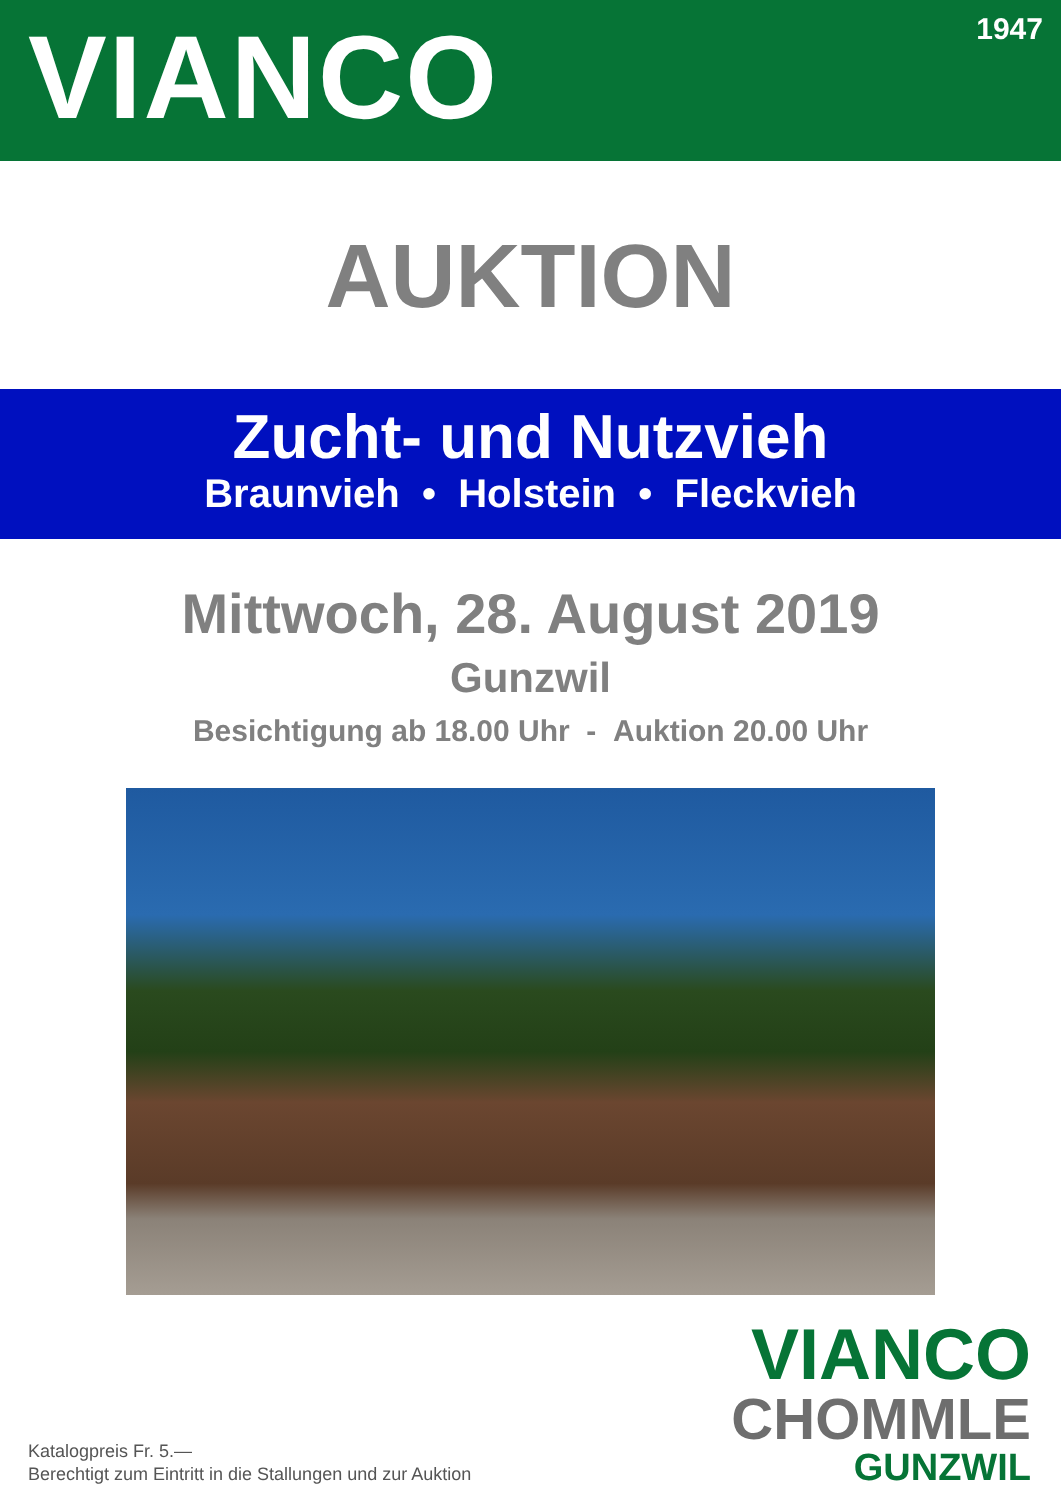VIANCO
1947
AUKTION
Zucht- und Nutzvieh
Braunvieh • Holstein • Fleckvieh
Mittwoch, 28. August 2019
Gunzwil
Besichtigung ab 18.00 Uhr - Auktion 20.00 Uhr
VIANCO
CHOMMLE
GUNZWIL
Katalogpreis Fr. 5.—
Berechtigt zum Eintritt in die Stallungen und zur Auktion